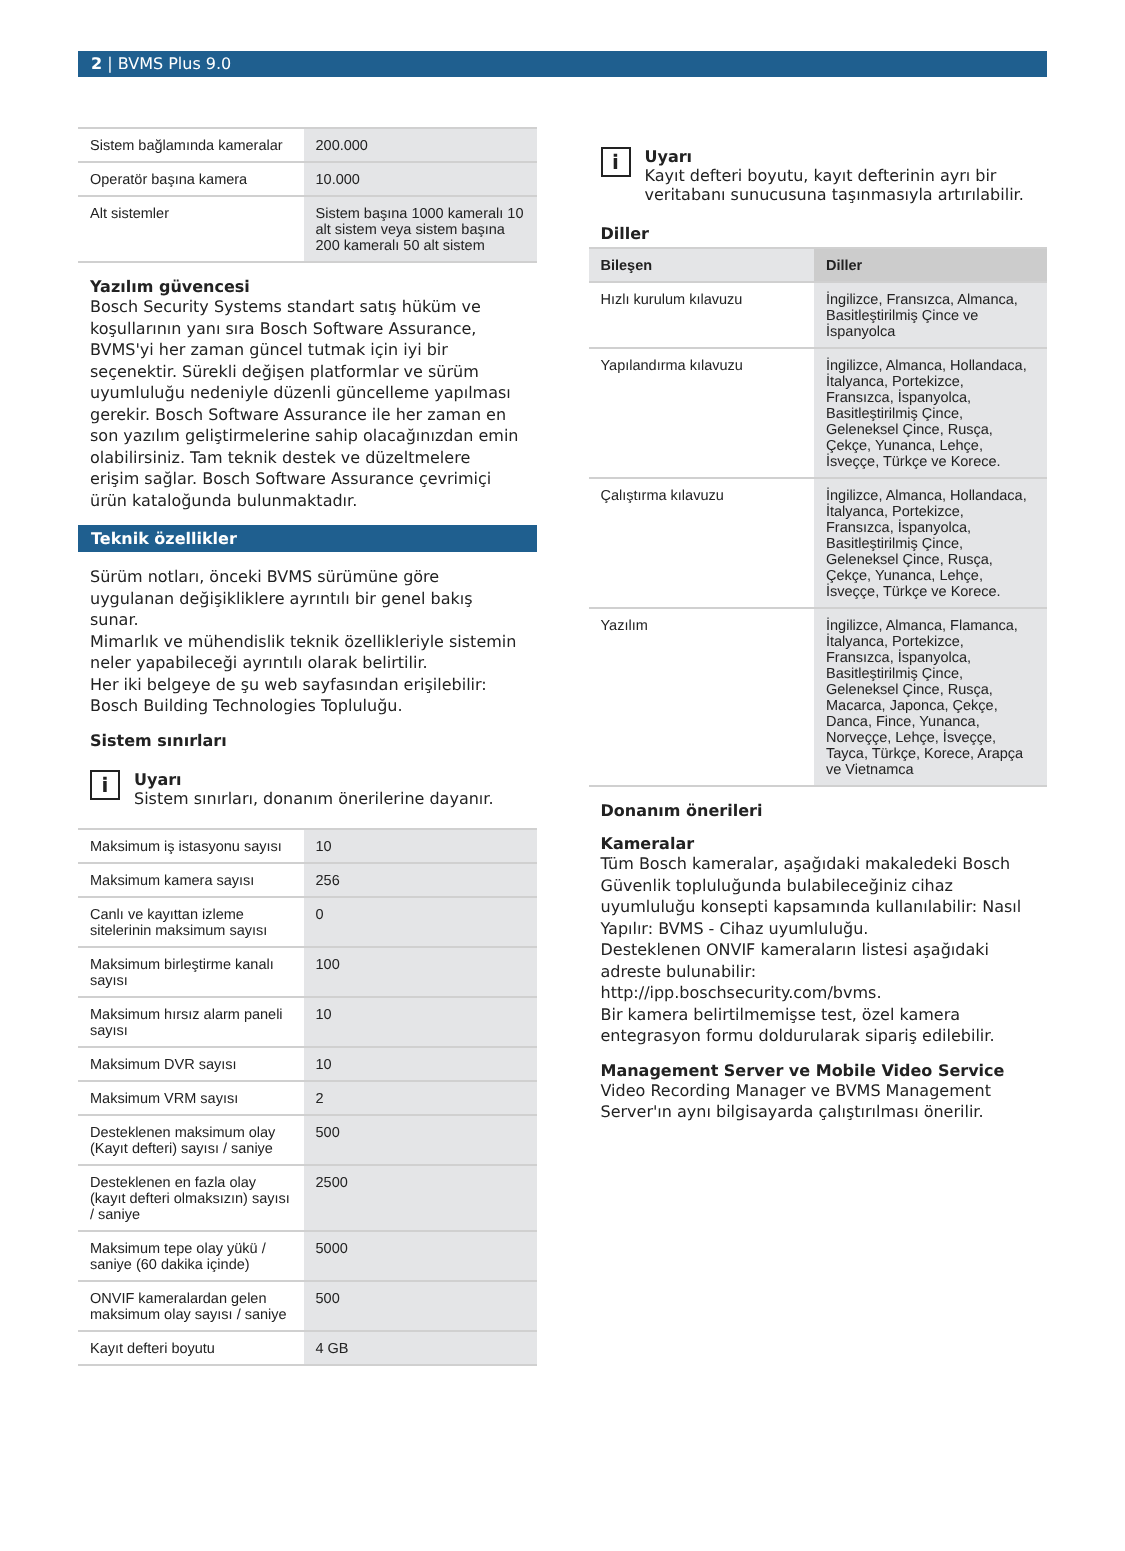2 | BVMS Plus 9.0
| Sistem bağlamında kameralar | 200.000 |
| Operatör başına kamera | 10.000 |
| Alt sistemler | Sistem başına 1000 kameralı 10 alt sistem veya sistem başına 200 kameralı 50 alt sistem |
Yazılım güvencesi
Bosch Security Systems standart satış hüküm ve koşullarının yanı sıra Bosch Software Assurance, BVMS'yi her zaman güncel tutmak için iyi bir seçenektir. Sürekli değişen platformlar ve sürüm uyumluluğu nedeniyle düzenli güncelleme yapılması gerekir. Bosch Software Assurance ile her zaman en son yazılım geliştirmelerine sahip olacağınızdan emin olabilirsiniz. Tam teknik destek ve düzeltmelere erişim sağlar. Bosch Software Assurance çevrimiçi ürün kataloğunda bulunmaktadır.
Teknik özellikler
Sürüm notları, önceki BVMS sürümüne göre uygulanan değişikliklere ayrıntılı bir genel bakış sunar.
Mimarlık ve mühendislik teknik özellikleriyle sistemin neler yapabileceği ayrıntılı olarak belirtilir.
Her iki belgeye de şu web sayfasından erişilebilir: Bosch Building Technologies Topluluğu.
Sistem sınırları
i
Uyarı
Sistem sınırları, donanım önerilerine dayanır.
| Maksimum iş istasyonu sayısı | 10 |
| Maksimum kamera sayısı | 256 |
| Canlı ve kayıttan izleme sitelerinin maksimum sayısı | 0 |
| Maksimum birleştirme kanalı sayısı | 100 |
| Maksimum hırsız alarm paneli sayısı | 10 |
| Maksimum DVR sayısı | 10 |
| Maksimum VRM sayısı | 2 |
| Desteklenen maksimum olay (Kayıt defteri) sayısı / saniye | 500 |
| Desteklenen en fazla olay (kayıt defteri olmaksızın) sayısı / saniye | 2500 |
| Maksimum tepe olay yükü / saniye (60 dakika içinde) | 5000 |
| ONVIF kameralardan gelen maksimum olay sayısı / saniye | 500 |
| Kayıt defteri boyutu | 4 GB |
i
Uyarı
Kayıt defteri boyutu, kayıt defterinin ayrı bir veritabanı sunucusuna taşınmasıyla artırılabilir.
Diller
| Bileşen | Diller |
| --- | --- |
| Hızlı kurulum kılavuzu | İngilizce, Fransızca, Almanca, Basitleştirilmiş Çince ve İspanyolca |
| Yapılandırma kılavuzu | İngilizce, Almanca, Hollandaca, İtalyanca, Portekizce, Fransızca, İspanyolca, Basitleştirilmiş Çince, Geleneksel Çince, Rusça, Çekçe, Yunanca, Lehçe, İsveççe, Türkçe ve Korece. |
| Çalıştırma kılavuzu | İngilizce, Almanca, Hollandaca, İtalyanca, Portekizce, Fransızca, İspanyolca, Basitleştirilmiş Çince, Geleneksel Çince, Rusça, Çekçe, Yunanca, Lehçe, İsveççe, Türkçe ve Korece. |
| Yazılım | İngilizce, Almanca, Flamanca, İtalyanca, Portekizce, Fransızca, İspanyolca, Basitleştirilmiş Çince, Geleneksel Çince, Rusça, Macarca, Japonca, Çekçe, Danca, Fince, Yunanca, Norveççe, Lehçe, İsveççe, Tayca, Türkçe, Korece, Arapça ve Vietnamca |
Donanım önerileri
Kameralar
Tüm Bosch kameralar, aşağıdaki makaledeki Bosch Güvenlik topluluğunda bulabileceğiniz cihaz uyumluluğu konsepti kapsamında kullanılabilir: Nasıl Yapılır: BVMS - Cihaz uyumluluğu.
Desteklenen ONVIF kameraların listesi aşağıdaki adreste bulunabilir:
http://ipp.boschsecurity.com/bvms.
Bir kamera belirtilmemişse test, özel kamera entegrasyon formu doldurularak sipariş edilebilir.
Management Server ve Mobile Video Service
Video Recording Manager ve BVMS Management Server'ın aynı bilgisayarda çalıştırılması önerilir.